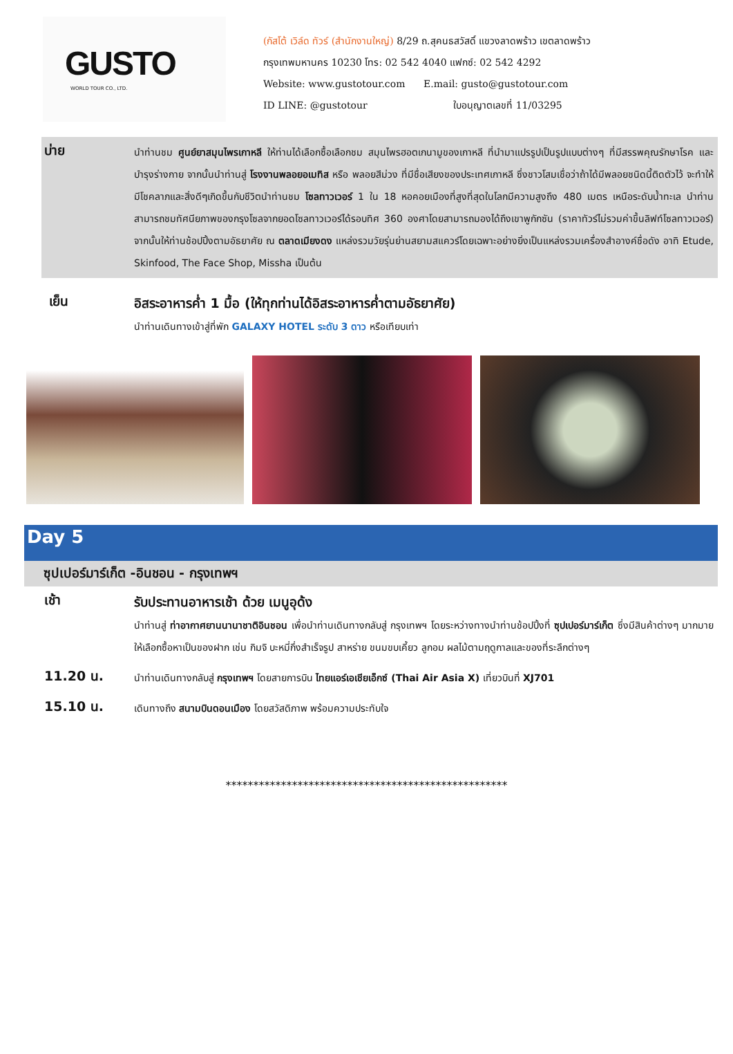GUSTO
WORLD TOUR CO., LTD.
(กัสโต้ เวิล์ด ทัวร์ (สำนักงานใหญ่) 8/29 ถ.สุคนธสวัสดิ์ แขวงลาดพร้าว เขตลาดพร้าว
กรุงเทพมหานคร 10230 โทร: 02 542 4040 แฟกซ์: 02 542 4292
Website: www.gustotour.com E.mail: gusto@gustotour.com
ID LINE: @gustotour ใบอนุญาตเลขที่ 11/03295
บ่าย
นำท่านชม ศูนย์ยาสมุนไพรเกาหลี ให้ท่านได้เลือกซื้อเลือกชม สมุนไพรฮอตเกนามูของเกาหลี ที่นำมาแปรรูปเป็นรูปแบบต่างๆ ที่มีสรรพคุณรักษาโรค และบำรุงร่างกาย จากนั้นนำท่านสู่ โรงงานพลอยอเมทิส หรือ พลอยสีม่วง ที่มีชื่อเสียงของประเทศเกาหลี ซึ่งชาวโสมเชื่อว่าถ้าได้มีพลอยชนิดนี้ติดตัวไว้ จะทำให้มีโชคลาภและสิ่งดีๆเกิดขึ้นกับชีวิตนำท่านชม โซลทาวเวอร์ 1 ใน 18 หอคอยเมืองที่สูงที่สุดในโลกมีความสูงถึง 480 เมตร เหนือระดับน้ำทะเล นำท่านสามารถชมทัศนียภาพของกรุงโซลจากยอดโซลทาวเวอร์ได้รอบทิศ 360 องศาโดยสามารถมองได้ถึงเขาพูกักซัน (ราคาทัวร์ไม่รวมค่าขึ้นลิฟท์โซลทาวเวอร์) จากนั้นให้ท่านช้อปปิ้งตามอัธยาศัย ณ ตลาดเมียงดง แหล่งรวมวัยรุ่นย่านสยามสแควร์โดยเฉพาะอย่างยิ่งเป็นแหล่งรวมเครื่องสำอางค์ชื่อดัง อาทิ Etude, Skinfood, The Face Shop, Missha เป็นต้น
เย็น
อิสระอาหารค่ำ 1 มื้อ (ให้ทุกท่านได้อิสระอาหารค่ำตามอัธยาศัย)
นำท่านเดินทางเข้าสู่ที่พัก GALAXY HOTEL ระดับ 3 ดาว หรือเทียบเท่า
Day 5
ซุปเปอร์มาร์เก็ต -อินชอน - กรุงเทพฯ
เช้า
รับประทานอาหารเช้า ด้วย เมนูอุด้ง
นำท่านสู่ ท่าอากาศยานนานาชาติอินชอน เพื่อนำท่านเดินทางกลับสู่ กรุงเทพฯ โดยระหว่างทางนำท่านช้อปปิ้งที่ ซุปเปอร์มาร์เก็ต ซึ่งมีสินค้าต่างๆ มากมายให้เลือกซื้อหาเป็นของฝาก เช่น กิมจิ บะหมี่กึ่งสำเร็จรูป สาหร่าย ขนมขบเคี้ยว ลูกอม ผลไม้ตามฤดูกาลและของที่ระลึกต่างๆ
11.20 น.
นำท่านเดินทางกลับสู่ กรุงเทพฯ โดยสายการบิน ไทยแอร์เอเชียเอ็กซ์ (Thai Air Asia X) เที่ยวบินที่ XJ701
15.10 น.
เดินทางถึง สนามบินดอนเมือง โดยสวัสดิภาพ พร้อมความประทับใจ
***************************************************